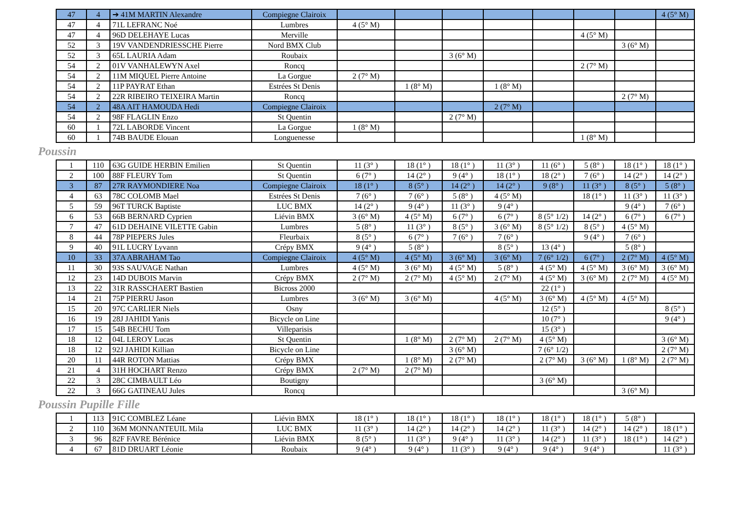| 47 | 4 | ➔ 41M MARTIN Alexandre | Compiegne Clairoix | | | | | | | | 4 (5° M) |
| 47 | 4 | 71L LEFRANC Noé | Lumbres | 4 (5° M) | | | | | | | |
| 47 | 4 | 96D DELEHAYE Lucas | Merville | | | | | | 4 (5° M) | | |
| 52 | 3 | 19V VANDENDRIESSCHE Pierre | Nord BMX Club | | | | | | | 3 (6° M) | |
| 52 | 3 | 65L LAURIA Adam | Roubaix | | | 3 (6° M) | | | | | |
| 54 | 2 | 01V VANHALEWYN Axel | Roncq | | | | | | 2 (7° M) | | |
| 54 | 2 | 11M MIQUEL Pierre Antoine | La Gorgue | 2 (7° M) | | | | | | | |
| 54 | 2 | 11P PAYRAT Ethan | Estrées St Denis | | 1 (8° M) | | 1 (8° M) | | | | |
| 54 | 2 | 22R RIBEIRO TEIXEIRA Martin | Roncq | | | | | | | 2 (7° M) | |
| 54 | 2 | 48A AIT HAMOUDA Hedi | Compiegne Clairoix | | | | 2 (7° M) | | | | |
| 54 | 2 | 98F FLAGLIN Enzo | St Quentin | | | 2 (7° M) | | | | | |
| 60 | 1 | 72L LABORDE Vincent | La Gorgue | 1 (8° M) | | | | | | | |
| 60 | 1 | 74B BAUDE Elouan | Longuenesse | | | | | | 1 (8° M) | | |
Poussin
| 1 | 110 | 63G GUIDE HERBIN Emilien | St Quentin | 11 (3° ) | 18 (1° ) | 18 (1° ) | 11 (3° ) | 11 (6° ) | 5 (8° ) | 18 (1° ) | 18 (1° ) |
| 2 | 100 | 88F FLEURY Tom | St Quentin | 6 (7° ) | 14 (2° ) | 9 (4° ) | 18 (1° ) | 18 (2° ) | 7 (6° ) | 14 (2° ) | 14 (2° ) |
| 3 | 87 | 27R RAYMONDIERE Noa | Compiegne Clairoix | 18 (1° ) | 8 (5° ) | 14 (2° ) | 14 (2° ) | 9 (8° ) | 11 (3° ) | 8 (5° ) | 5 (8° ) |
| 4 | 63 | 78C COLOMB Mael | Estrées St Denis | 7 (6° ) | 7 (6° ) | 5 (8° ) | 4 (5° M) | | 18 (1° ) | 11 (3° ) | 11 (3° ) |
| 5 | 59 | 96T TURCK Baptiste | LUC BMX | 14 (2° ) | 9 (4° ) | 11 (3° ) | 9 (4° ) | | | 9 (4° ) | 7 (6° ) |
| 6 | 53 | 66B BERNARD Cyprien | Liévin BMX | 3 (6° M) | 4 (5° M) | 6 (7° ) | 6 (7° ) | 8 (5° 1/2) | 14 (2° ) | 6 (7° ) | 6 (7° ) |
| 7 | 47 | 61D DEHAINE VILETTE Gabin | Lumbres | 5 (8° ) | 11 (3° ) | 8 (5° ) | 3 (6° M) | 8 (5° 1/2) | 8 (5° ) | 4 (5° M) | |
| 8 | 44 | 78P PIEPERS Jules | Fleurbaix | 8 (5° ) | 6 (7° ) | 7 (6° ) | 7 (6° ) | | 9 (4° ) | 7 (6° ) | |
| 9 | 40 | 91L LUCRY Lyvann | Crépy BMX | 9 (4° ) | 5 (8° ) | | 8 (5° ) | 13 (4° ) | | 5 (8° ) | |
| 10 | 33 | 37A ABRAHAM Tao | Compiegne Clairoix | 4 (5° M) | 4 (5° M) | 3 (6° M) | 3 (6° M) | 7 (6° 1/2) | 6 (7° ) | 2 (7° M) | 4 (5° M) |
| 11 | 30 | 93S SAUVAGE Nathan | Lumbres | 4 (5° M) | 3 (6° M) | 4 (5° M) | 5 (8° ) | 4 (5° M) | 4 (5° M) | 3 (6° M) | 3 (6° M) |
| 12 | 23 | 14D DUBOIS Marvin | Crépy BMX | 2 (7° M) | 2 (7° M) | 4 (5° M) | 2 (7° M) | 4 (5° M) | 3 (6° M) | 2 (7° M) | 4 (5° M) |
| 13 | 22 | 31R RASSCHAERT Bastien | Bicross 2000 | | | | | 22 (1° ) | | | |
| 14 | 21 | 75P PIERRU Jason | Lumbres | 3 (6° M) | 3 (6° M) | | 4 (5° M) | 3 (6° M) | 4 (5° M) | 4 (5° M) | |
| 15 | 20 | 97C CARLIER Niels | Osny | | | | | 12 (5° ) | | | 8 (5° ) |
| 16 | 19 | 28J JAHIDI Yanis | Bicycle on Line | | | | | 10 (7° ) | | | 9 (4° ) |
| 17 | 15 | 54B BECHU Tom | Villeparisis | | | | | 15 (3° ) | | | |
| 18 | 12 | 04L LEROY Lucas | St Quentin | | 1 (8° M) | 2 (7° M) | 2 (7° M) | 4 (5° M) | | | 3 (6° M) |
| 18 | 12 | 92J JAHIDI Killian | Bicycle on Line | | | 3 (6° M) | | 7 (6° 1/2) | | | 2 (7° M) |
| 20 | 11 | 44R ROTON Mattias | Crépy BMX | | 1 (8° M) | 2 (7° M) | | 2 (7° M) | 3 (6° M) | 1 (8° M) | 2 (7° M) |
| 21 | 4 | 31H HOCHART Renzo | Crépy BMX | 2 (7° M) | 2 (7° M) | | | | | | |
| 22 | 3 | 28C CIMBAULT Léo | Boutigny | | | | | 3 (6° M) | | | |
| 22 | 3 | 66G GATINEAU Jules | Roncq | | | | | | | 3 (6° M) | |
Poussin Pupille Fille
| 1 | 113 | 91C COMBLEZ Léane | Liévin BMX | 18 (1° ) | 18 (1° ) | 18 (1° ) | 18 (1° ) | 18 (1° ) | 18 (1° ) | 5 (8° ) | |
| 2 | 110 | 36M MONNANTEUIL Mila | LUC BMX | 11 (3° ) | 14 (2° ) | 14 (2° ) | 14 (2° ) | 11 (3° ) | 14 (2° ) | 14 (2° ) | 18 (1° ) |
| 3 | 96 | 82F FAVRE Bérénice | Liévin BMX | 8 (5° ) | 11 (3° ) | 9 (4° ) | 11 (3° ) | 14 (2° ) | 11 (3° ) | 18 (1° ) | 14 (2° ) |
| 4 | 67 | 81D DRUART Léonie | Roubaix | 9 (4° ) | 9 (4° ) | 11 (3° ) | 9 (4° ) | 9 (4° ) | 9 (4° ) | | 11 (3° ) |